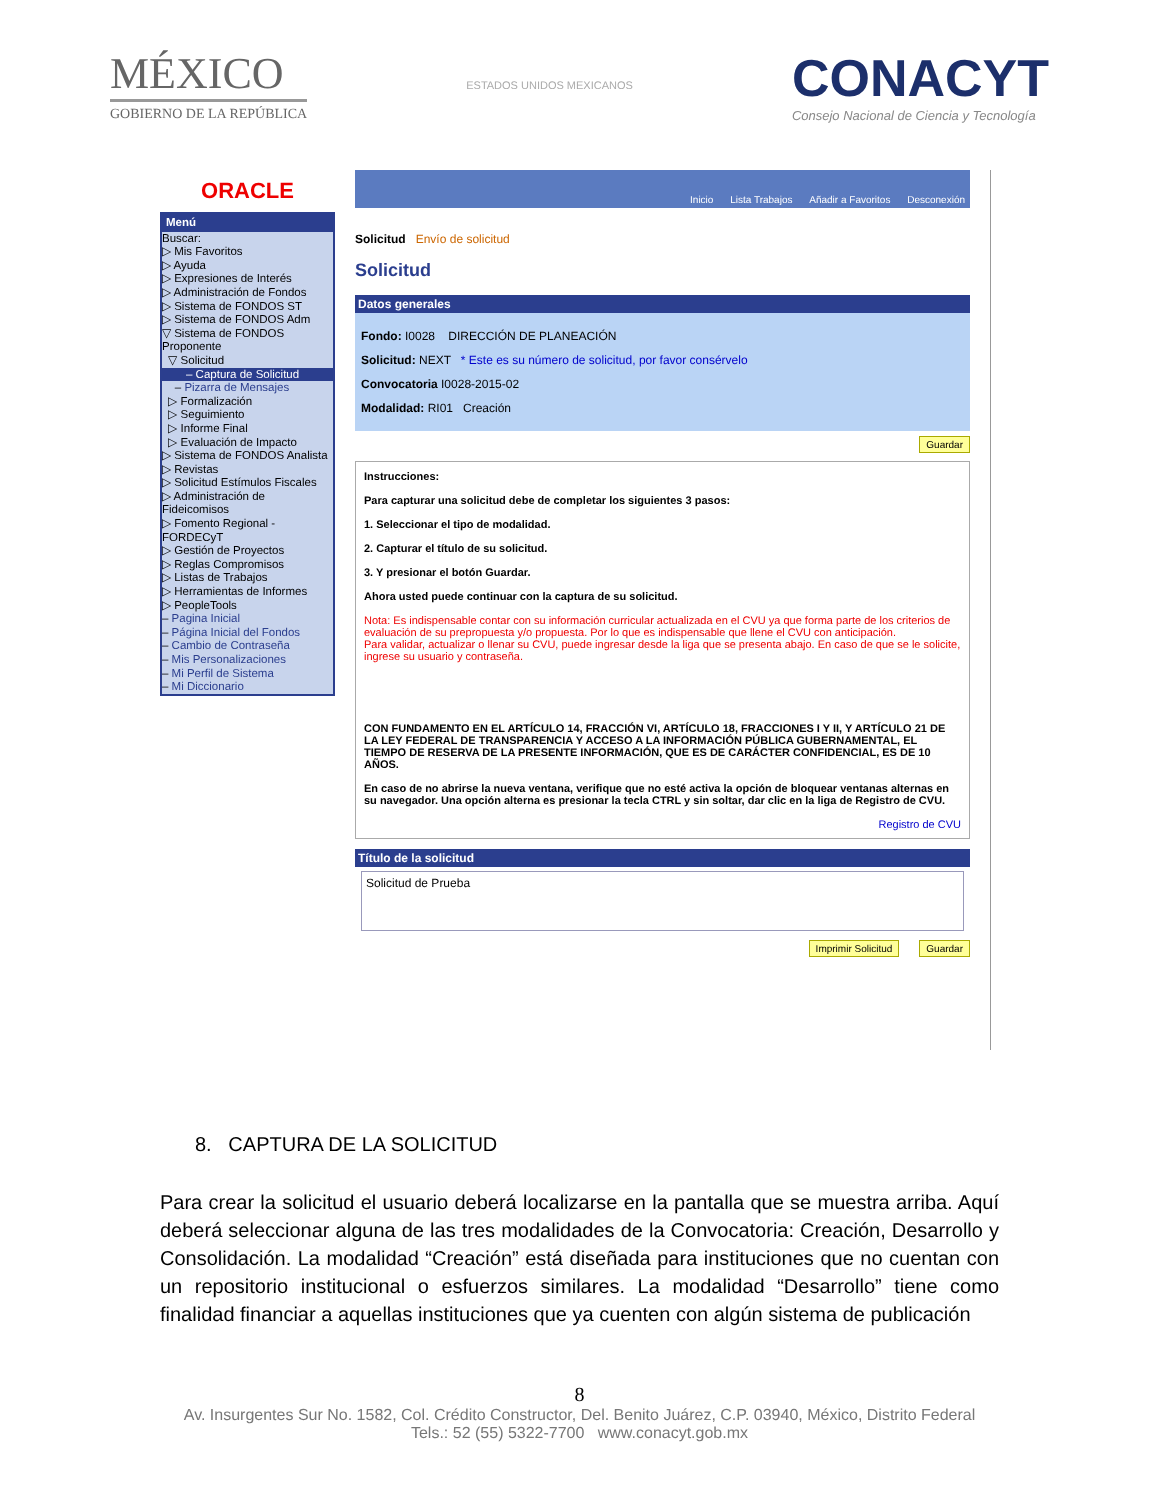MÉXICO
GOBIERNO DE LA REPÚBLICA
ESTADOS UNIDOS MEXICANOS
CONACYT
Consejo Nacional de Ciencia y Tecnología
ORACLE
Menú
Buscar:
▷ Mis Favoritos
▷ Ayuda
▷ Expresiones de Interés
▷ Administración de Fondos
▷ Sistema de FONDOS ST
▷ Sistema de FONDOS Adm
▽ Sistema de FONDOS Proponente
▽ Solicitud
– Captura de Solicitud
– Pizarra de Mensajes
▷ Formalización
▷ Seguimiento
▷ Informe Final
▷ Evaluación de Impacto
▷ Sistema de FONDOS Analista
▷ Revistas
▷ Solicitud Estímulos Fiscales
▷ Administración de Fideicomisos
▷ Fomento Regional - FORDECyT
▷ Gestión de Proyectos
▷ Reglas Compromisos
▷ Listas de Trabajos
▷ Herramientas de Informes
▷ PeopleTools
– Pagina Inicial
– Página Inicial del Fondos
– Cambio de Contraseña
– Mis Personalizaciones
– Mi Perfil de Sistema
– Mi Diccionario
Inicio Lista Trabajos Añadir a Favoritos Desconexión
Solicitud Envío de solicitud
Solicitud
Datos generales
Fondo: I0028 DIRECCIÓN DE PLANEACIÓN
Solicitud: NEXT * Este es su número de solicitud, por favor consérvelo
Convocatoria I0028-2015-02
Modalidad: RI01 Creación
Guardar
Instrucciones:
Para capturar una solicitud debe de completar los siguientes 3 pasos:
1. Seleccionar el tipo de modalidad.
2. Capturar el título de su solicitud.
3. Y presionar el botón Guardar.
Ahora usted puede continuar con la captura de su solicitud.
Nota: Es indispensable contar con su información curricular actualizada en el CVU ya que forma parte de los criterios de evaluación de su prepropuesta y/o propuesta. Por lo que es indispensable que llene el CVU con anticipación.
Para validar, actualizar o llenar su CVU, puede ingresar desde la liga que se presenta abajo. En caso de que se le solicite, ingrese su usuario y contraseña.
CON FUNDAMENTO EN EL ARTÍCULO 14, FRACCIÓN VI, ARTÍCULO 18, FRACCIONES I Y II, Y ARTÍCULO 21 DE LA LEY FEDERAL DE TRANSPARENCIA Y ACCESO A LA INFORMACIÓN PÚBLICA GUBERNAMENTAL, EL TIEMPO DE RESERVA DE LA PRESENTE INFORMACIÓN, QUE ES DE CARÁCTER CONFIDENCIAL, ES DE 10 AÑOS.
En caso de no abrirse la nueva ventana, verifique que no esté activa la opción de bloquear ventanas alternas en su navegador. Una opción alterna es presionar la tecla CTRL y sin soltar, dar clic en la liga de Registro de CVU.
Registro de CVU
Título de la solicitud
Solicitud de Prueba
Imprimir Solicitud Guardar
8. CAPTURA DE LA SOLICITUD
Para crear la solicitud el usuario deberá localizarse en la pantalla que se muestra arriba. Aquí deberá seleccionar alguna de las tres modalidades de la Convocatoria: Creación, Desarrollo y Consolidación. La modalidad “Creación” está diseñada para instituciones que no cuentan con un repositorio institucional o esfuerzos similares. La modalidad “Desarrollo” tiene como finalidad financiar a aquellas instituciones que ya cuenten con algún sistema de publicación
8
Av. Insurgentes Sur No. 1582, Col. Crédito Constructor, Del. Benito Juárez, C.P. 03940, México, Distrito Federal
Tels.: 52 (55) 5322-7700 www.conacyt.gob.mx